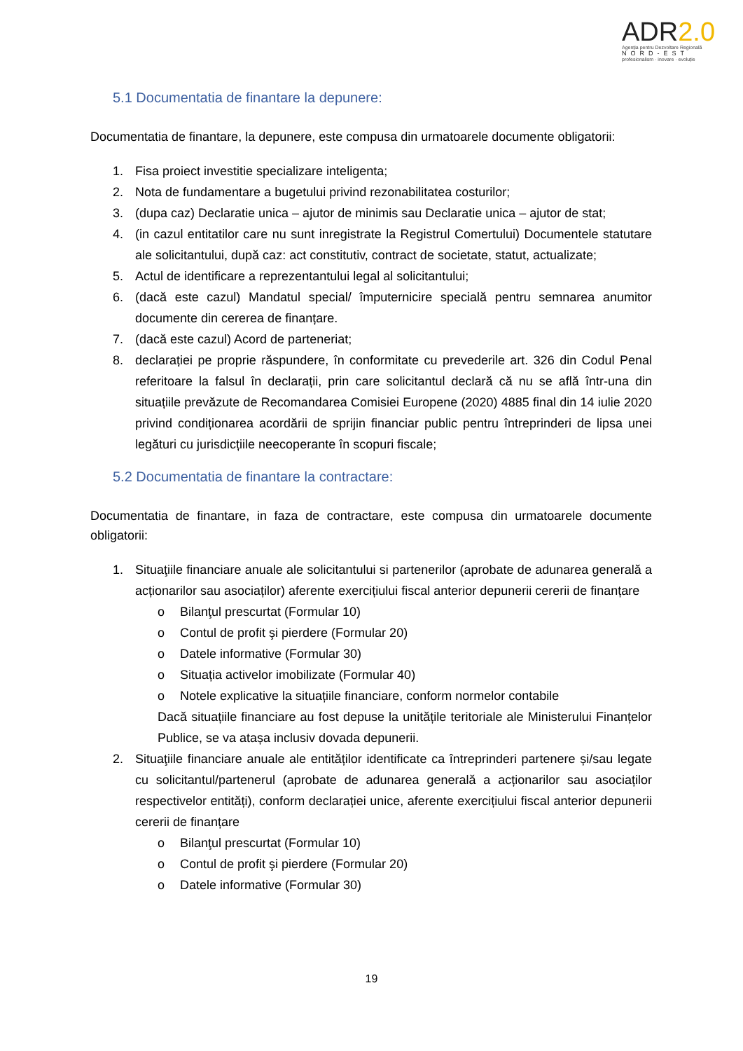ADR2.0
Agenția pentru Dezvoltare Regională
NORD-EST
profesionalism · inovare · evoluție
5.1 Documentatia de finantare la depunere:
Documentatia de finantare, la depunere, este compusa din urmatoarele documente obligatorii:
1. Fisa proiect investitie specializare inteligenta;
2. Nota de fundamentare a bugetului privind rezonabilitatea costurilor;
3. (dupa caz) Declaratie unica – ajutor de minimis sau Declaratie unica – ajutor de stat;
4. (in cazul entitatilor care nu sunt inregistrate la Registrul Comertului) Documentele statutare ale solicitantului, după caz: act constitutiv, contract de societate, statut, actualizate;
5. Actul de identificare a reprezentantului legal al solicitantului;
6. (dacă este cazul) Mandatul special/ împuternicire specială pentru semnarea anumitor documente din cererea de finanțare.
7. (dacă este cazul) Acord de parteneriat;
8. declarației pe proprie răspundere, în conformitate cu prevederile art. 326 din Codul Penal referitoare la falsul în declarații, prin care solicitantul declară că nu se află într-una din situațiile prevăzute de Recomandarea Comisiei Europene (2020) 4885 final din 14 iulie 2020 privind condiționarea acordării de sprijin financiar public pentru întreprinderi de lipsa unei legături cu jurisdicțiile neecoperante în scopuri fiscale;
5.2 Documentatia de finantare la contractare:
Documentatia de finantare, in faza de contractare, este compusa din urmatoarele documente obligatorii:
1. Situaţiile financiare anuale ale solicitantului si partenerilor (aprobate de adunarea generală a acționarilor sau asociaților) aferente exercițiului fiscal anterior depunerii cererii de finanțare
o Bilanţul prescurtat (Formular 10)
o Contul de profit şi pierdere (Formular 20)
o Datele informative (Formular 30)
o Situația activelor imobilizate (Formular 40)
o Notele explicative la situațiile financiare, conform normelor contabile
Dacă situațiile financiare au fost depuse la unitățile teritoriale ale Ministerului Finanțelor Publice, se va atașa inclusiv dovada depunerii.
2. Situaţiile financiare anuale ale entităților identificate ca întreprinderi partenere și/sau legate cu solicitantul/partenerul (aprobate de adunarea generală a acționarilor sau asociaților respectivelor entități), conform declarației unice, aferente exercițiului fiscal anterior depunerii cererii de finanțare
o Bilanţul prescurtat (Formular 10)
o Contul de profit şi pierdere (Formular 20)
o Datele informative (Formular 30)
19